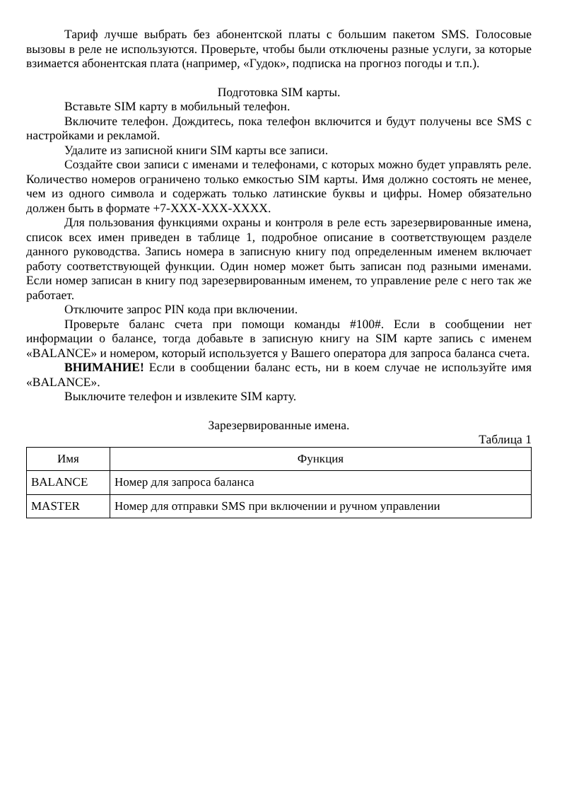Тариф лучше выбрать без абонентской платы с большим пакетом SMS. Голосовые вызовы в реле не используются. Проверьте, чтобы были отключены разные услуги, за которые взимается абонентская плата (например, «Гудок», подписка на прогноз погоды и т.п.).
Подготовка SIM карты.
Вставьте SIM карту в мобильный телефон.
Включите телефон. Дождитесь, пока телефон включится и будут получены все SMS с настройками и рекламой.
Удалите из записной книги SIM карты все записи.
Создайте свои записи с именами и телефонами, с которых можно будет управлять реле. Количество номеров ограничено только емкостью SIM карты. Имя должно состоять не менее, чем из одного символа и содержать только латинские буквы и цифры. Номер обязательно должен быть в формате +7-XXX-XXX-XXXX.
Для пользования функциями охраны и контроля в реле есть зарезервированные имена, список всех имен приведен в таблице 1, подробное описание в соответствующем разделе данного руководства. Запись номера в записную книгу под определенным именем включает работу соответствующей функции. Один номер может быть записан под разными именами. Если номер записан в книгу под зарезервированным именем, то управление реле с него так же работает.
Отключите запрос PIN кода при включении.
Проверьте баланс счета при помощи команды #100#. Если в сообщении нет информации о балансе, тогда добавьте в записную книгу на SIM карте запись с именем «BALANCE» и номером, который используется у Вашего оператора для запроса баланса счета.
ВНИМАНИЕ! Если в сообщении баланс есть, ни в коем случае не используйте имя «BALANCE».
Выключите телефон и извлеките SIM карту.
Зарезервированные имена.
Таблица 1
| Имя | Функция |
| --- | --- |
| BALANCE | Номер для запроса баланса |
| MASTER | Номер для отправки SMS при включении и ручном управлении |